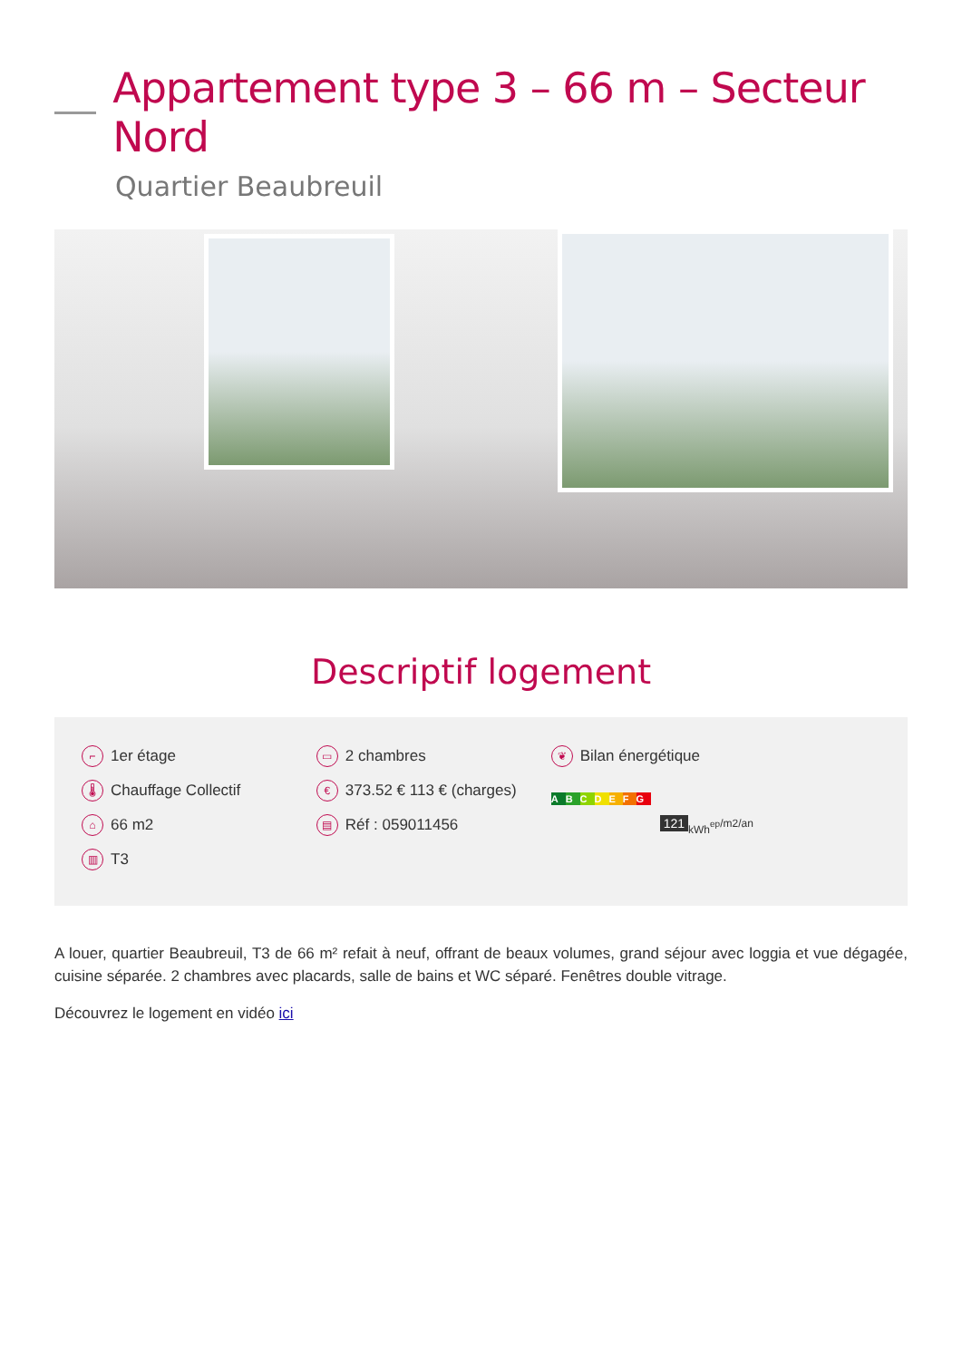Appartement type 3 – 66 m – Secteur Nord
Quartier Beaubreuil
Descriptif logement
⌐ 1er étage
🌡 Chauffage Collectif
⌂ 66 m2
▥ T3
▭ 2 chambres
€ 373.52 € 113 € (charges)
▤ Réf : 059011456
❦ Bilan énergétique
A B C D E F G
121
kWh<sub>ep</sub>/m2/an
A louer, quartier Beaubreuil, T3 de 66 m² refait à neuf, offrant de beaux volumes, grand séjour avec loggia et vue dégagée, cuisine séparée. 2 chambres avec placards, salle de bains et WC séparé. Fenêtres double vitrage.
Découvrez le logement en vidéo ici